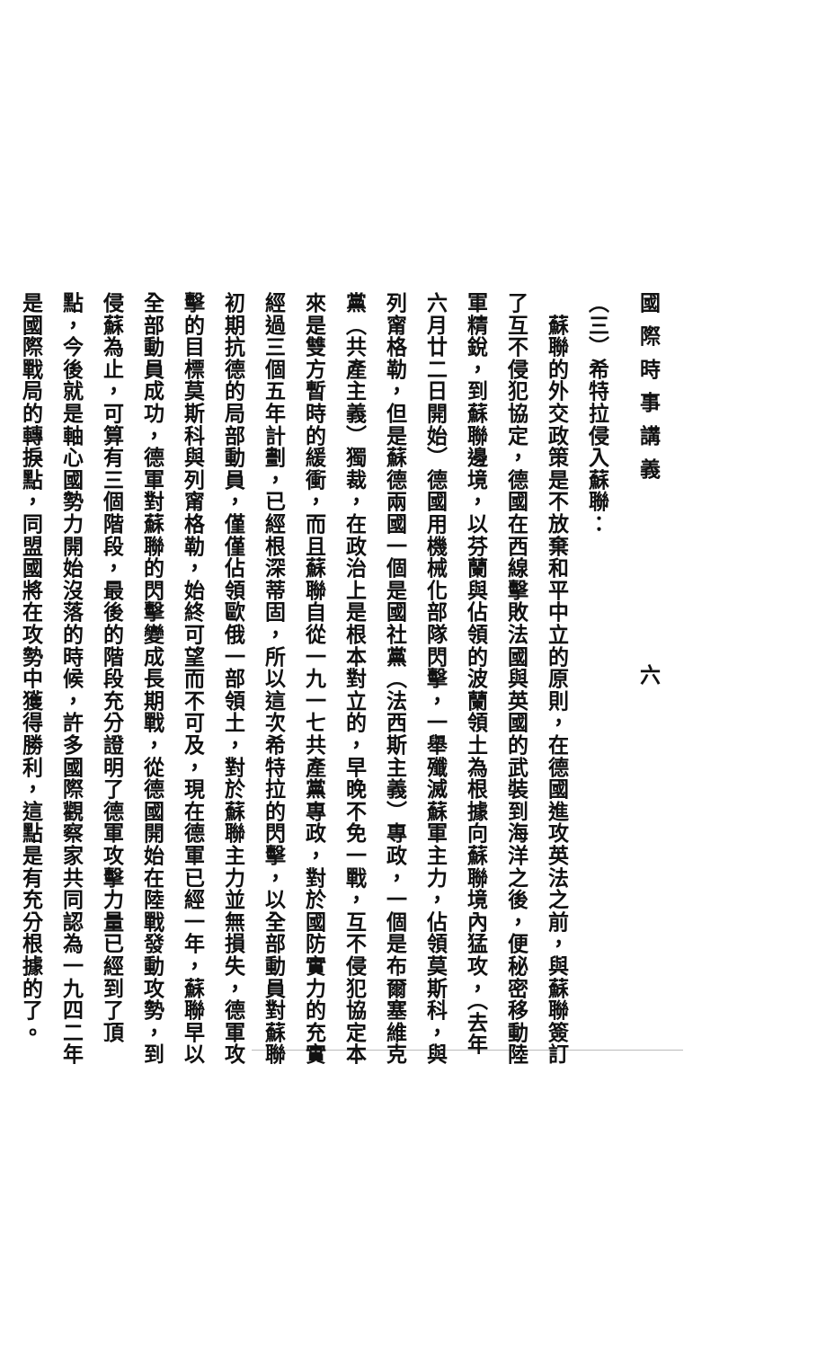國際時事講義 六
（三）希特拉侵入蘇聯：
　蘇聯的外交政策是不放棄和平中立的原則，在德國進攻英法之前，與蘇聯簽訂了互不侵犯協定，德國在西線擊敗法國與英國的武裝到海洋之後，便秘密移動陸軍精銳，到蘇聯邊境，以芬蘭與佔領的波蘭領土為根據向蘇聯境內猛攻，（去年六月廿二日開始）德國用機械化部隊閃擊，一舉殲滅蘇軍主力，佔領莫斯科，與列甯格勒，但是蘇德兩國一個是國社黨（法西斯主義）專政，一個是布爾塞維克黨（共產主義）獨裁，在政治上是根本對立的，早晚不免一戰，互不侵犯協定本來是雙方暫時的緩衝，而且蘇聯自從一九一七共產黨專政，對於國防實力的充實經過三個五年計劃，已經根深蒂固，所以這次希特拉的閃擊，以全部動員對蘇聯初期抗德的局部動員，僅僅佔領歐俄一部領土，對於蘇聯主力並無損失，德軍攻擊的目標莫斯科與列甯格勒，始終可望而不可及，現在德軍已經一年，蘇聯早以全部動員成功，德軍對蘇聯的閃擊變成長期戰，從德國開始在陸戰發動攻勢，到侵蘇為止，可算有三個階段，最後的階段充分證明了德軍攻擊力量已經到了頂點，今後就是軸心國勢力開始沒落的時候，許多國際觀察家共同認為一九四二年是國際戰局的轉捩點，同盟國將在攻勢中獲得勝利，這點是有充分根據的了。